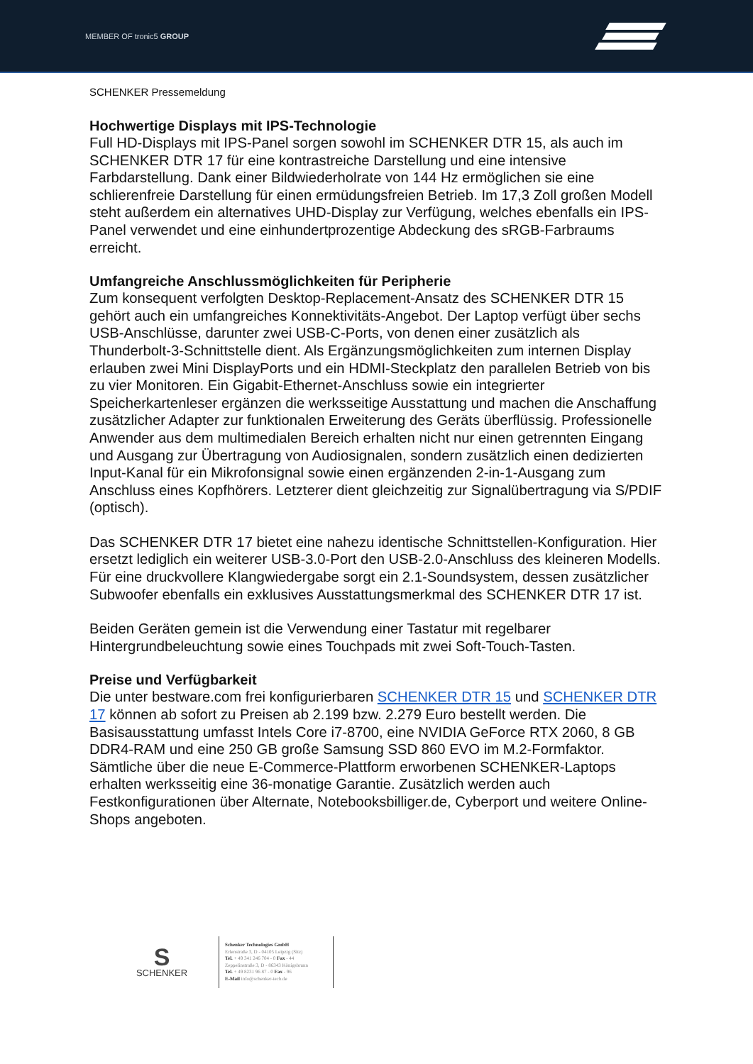MEMBER OF tronic5 GROUP
SCHENKER Pressemeldung
Hochwertige Displays mit IPS-Technologie
Full HD-Displays mit IPS-Panel sorgen sowohl im SCHENKER DTR 15, als auch im SCHENKER DTR 17 für eine kontrastreiche Darstellung und eine intensive Farbdarstellung. Dank einer Bildwiederholrate von 144 Hz ermöglichen sie eine schlierenfreie Darstellung für einen ermüdungsfreien Betrieb. Im 17,3 Zoll großen Modell steht außerdem ein alternatives UHD-Display zur Verfügung, welches ebenfalls ein IPS-Panel verwendet und eine einhundertprozentige Abdeckung des sRGB-Farbraums erreicht.
Umfangreiche Anschlussmöglichkeiten für Peripherie
Zum konsequent verfolgten Desktop-Replacement-Ansatz des SCHENKER DTR 15 gehört auch ein umfangreiches Konnektivitäts-Angebot. Der Laptop verfügt über sechs USB-Anschlüsse, darunter zwei USB-C-Ports, von denen einer zusätzlich als Thunderbolt-3-Schnittstelle dient. Als Ergänzungsmöglichkeiten zum internen Display erlauben zwei Mini DisplayPorts und ein HDMI-Steckplatz den parallelen Betrieb von bis zu vier Monitoren. Ein Gigabit-Ethernet-Anschluss sowie ein integrierter Speicherkartenleser ergänzen die werksseitige Ausstattung und machen die Anschaffung zusätzlicher Adapter zur funktionalen Erweiterung des Geräts überflüssig. Professionelle Anwender aus dem multimedialen Bereich erhalten nicht nur einen getrennten Eingang und Ausgang zur Übertragung von Audiosignalen, sondern zusätzlich einen dedizierten Input-Kanal für ein Mikrofonsignal sowie einen ergänzenden 2-in-1-Ausgang zum Anschluss eines Kopfhörers. Letzterer dient gleichzeitig zur Signalübertragung via S/PDIF (optisch).
Das SCHENKER DTR 17 bietet eine nahezu identische Schnittstellen-Konfiguration. Hier ersetzt lediglich ein weiterer USB-3.0-Port den USB-2.0-Anschluss des kleineren Modells. Für eine druckvollere Klangwiedergabe sorgt ein 2.1-Soundsystem, dessen zusätzlicher Subwoofer ebenfalls ein exklusives Ausstattungsmerkmal des SCHENKER DTR 17 ist.
Beiden Geräten gemein ist die Verwendung einer Tastatur mit regelbarer Hintergrundbeleuchtung sowie eines Touchpads mit zwei Soft-Touch-Tasten.
Preise und Verfügbarkeit
Die unter bestware.com frei konfigurierbaren SCHENKER DTR 15 und SCHENKER DTR 17 können ab sofort zu Preisen ab 2.199 bzw. 2.279 Euro bestellt werden. Die Basisausstattung umfasst Intels Core i7-8700, eine NVIDIA GeForce RTX 2060, 8 GB DDR4-RAM und eine 250 GB große Samsung SSD 860 EVO im M.2-Formfaktor. Sämtliche über die neue E-Commerce-Plattform erworbenen SCHENKER-Laptops erhalten werksseitig eine 36-monatige Garantie. Zusätzlich werden auch Festkonfigurationen über Alternate, Notebooksbilliger.de, Cyberport und weitere Online-Shops angeboten.
S
SCHENKER
Schenker Technologies GmbH
Erlenstraße 3, D - 04105 Leipzig (Sitz)
Tel. + 49 341 246 704 - 0 Fax - 44
Zeppelinstraße 3, D - 86343 Königsbrunn
Tel. + 49 8231 96 87 - 0 Fax - 96
E-Mail info@schenker-tech.de